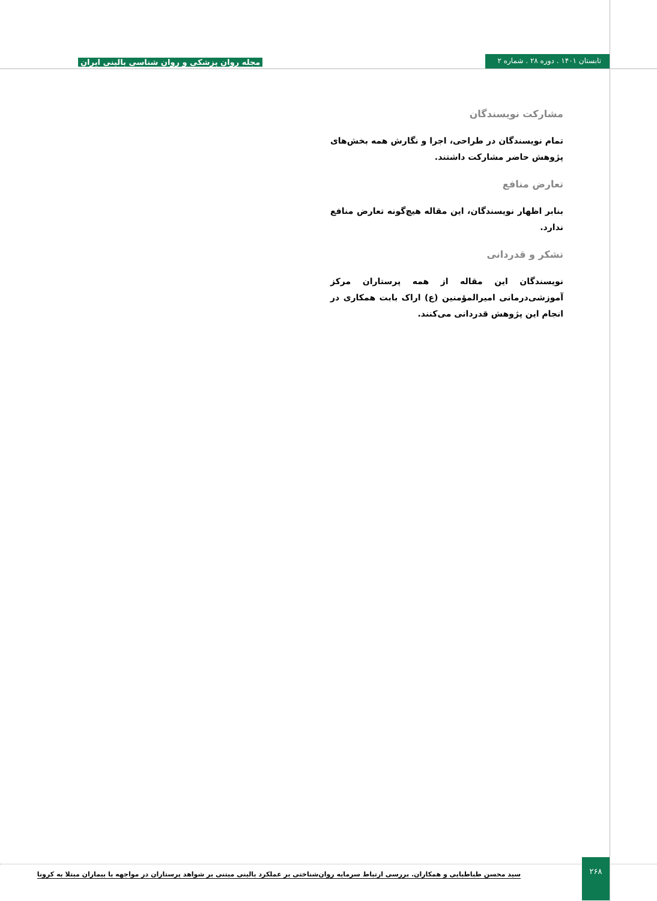تابستان ۱۴۰۱ . دوره ۲۸ . شماره ۲
مجله روان پزشکی و روان شناسی بالینی ایران
مشارکت نویسندگان
تمام نویسندگان در طراحی، اجرا و نگارش همه بخش‌های پژوهش حاضر مشارکت داشتند.
تعارض منافع
بنابر اظهار نویسندگان، این مقاله هیچ‌گونه تعارض منافع ندارد.
تشکر و قدردانی
نویسندگان این مقاله از همه پرستاران مرکز آموزشی‌درمانی امیرالمؤمنین (ع) اراک بابت همکاری در انجام این پژوهش قدردانی می‌کنند.
۲۶۸
سید محسن طباطبایی و همکاران. بررسی ارتباط سرمایه روان‌شناختی بر عملکرد بالینی مبتنی بر شواهد پرستاران در مواجهه با بیماران مبتلا به کرونا